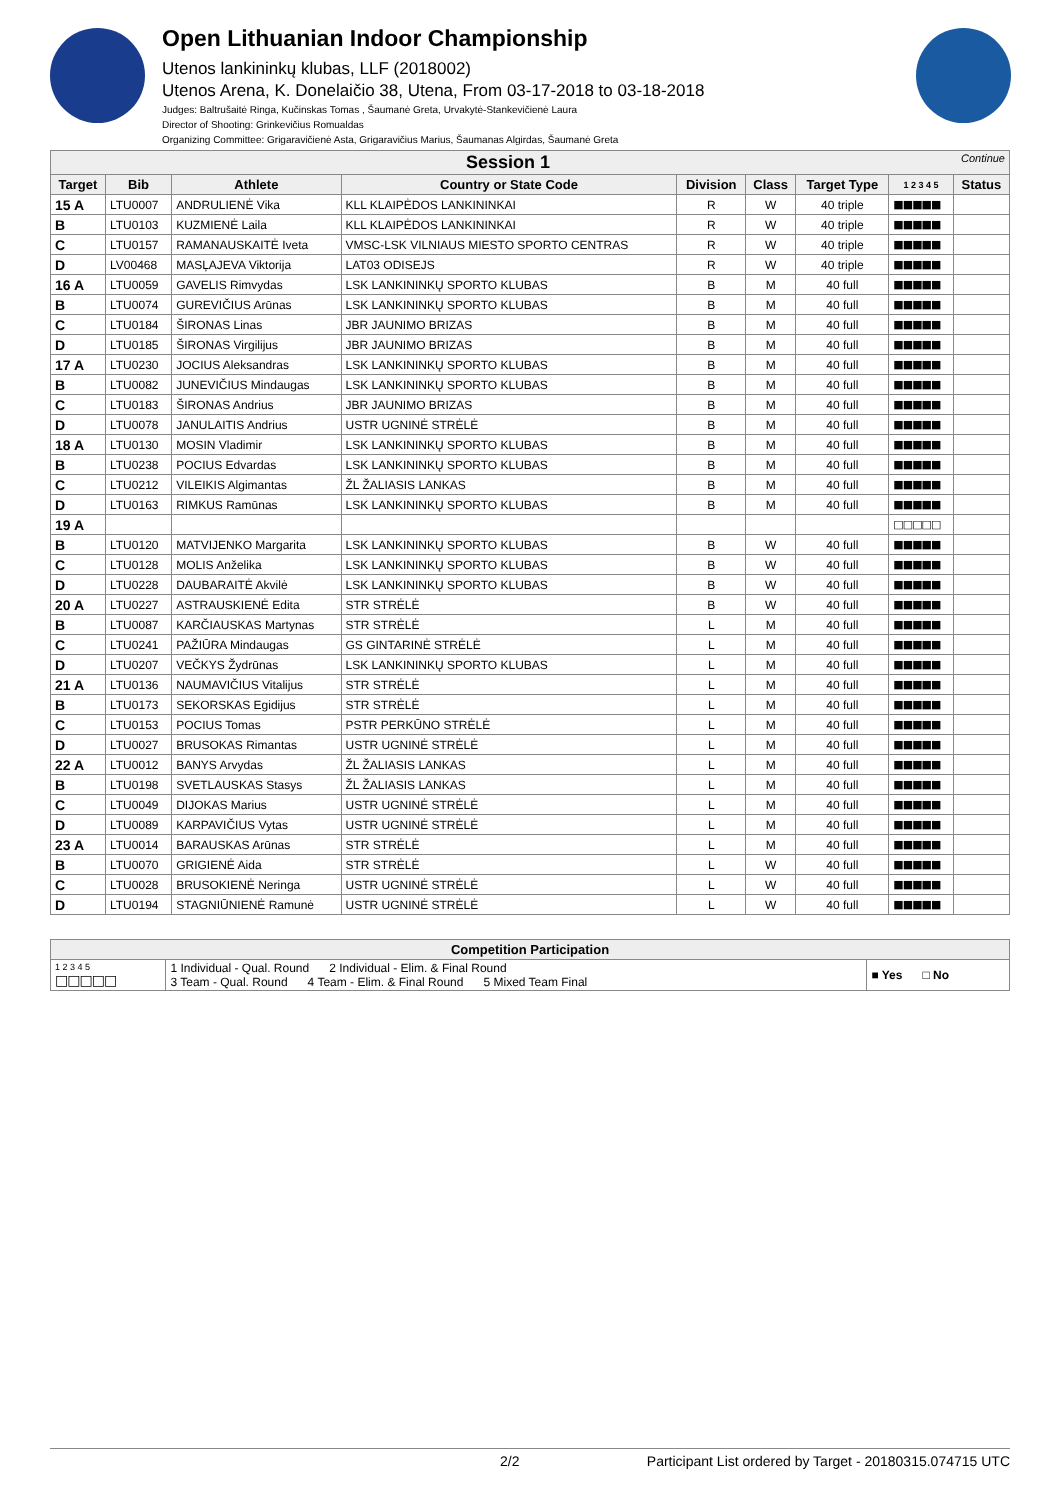Open Lithuanian Indoor Championship
Utenos lankininkų klubas, LLF (2018002)
Utenos Arena, K. Donelaičio 38, Utena, From 03-17-2018 to 03-18-2018
Judges: Baltrušaitė Ringa, Kučinskas Tomas , Šaumanė Greta, Urvakytė-Stankevičienė Laura
Director of Shooting: Grinkevičius Romualdas
Organizing Committee: Grigaravičienė Asta, Grigaravičius Marius, Šaumanas Algirdas, Šaumanė Greta
| Session 1 Continue | | | | | | | | |
| --- | --- | --- | --- | --- | --- | --- | --- | --- |
| Target | Bib | Athlete | Country or State Code | Division | Class | Target Type | 1 2 3 4 5 | Status |
| 15 A | LTU0007 | ANDRULIENĖ Vika | KLL KLAIPĖDOS LANKININKAI | R | W | 40 triple | ■■■■■ | |
| B | LTU0103 | KUZMIENĖ Laila | KLL KLAIPĖDOS LANKININKAI | R | W | 40 triple | ■■■■■ | |
| C | LTU0157 | RAMANAUSKAITĖ Iveta | VMSC-LSK VILNIAUS MIESTO SPORTO CENTRAS | R | W | 40 triple | ■■■■■ | |
| D | LV00468 | MASĻAJEVA Viktorija | LAT03 ODISEJS | R | W | 40 triple | ■■■■■ | |
| 16 A | LTU0059 | GAVELIS Rimvydas | LSK LANKININKŲ SPORTO KLUBAS | B | M | 40 full | ■■■■■ | |
| B | LTU0074 | GUREVIČIUS Arūnas | LSK LANKININKŲ SPORTO KLUBAS | B | M | 40 full | ■■■■■ | |
| C | LTU0184 | ŠIRONAS Linas | JBR JAUNIMO BRIZAS | B | M | 40 full | ■■■■■ | |
| D | LTU0185 | ŠIRONAS Virgilijus | JBR JAUNIMO BRIZAS | B | M | 40 full | ■■■■■ | |
| 17 A | LTU0230 | JOCIUS Aleksandras | LSK LANKININKŲ SPORTO KLUBAS | B | M | 40 full | ■■■■■ | |
| B | LTU0082 | JUNEVIČIUS Mindaugas | LSK LANKININKŲ SPORTO KLUBAS | B | M | 40 full | ■■■■■ | |
| C | LTU0183 | ŠIRONAS Andrius | JBR JAUNIMO BRIZAS | B | M | 40 full | ■■■■■ | |
| D | LTU0078 | JANULAITIS Andrius | USTR UGNINĖ STRĖLĖ | B | M | 40 full | ■■■■■ | |
| 18 A | LTU0130 | MOSIN Vladimir | LSK LANKININKŲ SPORTO KLUBAS | B | M | 40 full | ■■■■■ | |
| B | LTU0238 | POCIUS Edvardas | LSK LANKININKŲ SPORTO KLUBAS | B | M | 40 full | ■■■■■ | |
| C | LTU0212 | VILEIKIS Algimantas | ŽL ŽALIASIS LANKAS | B | M | 40 full | ■■■■■ | |
| D | LTU0163 | RIMKUS Ramūnas | LSK LANKININKŲ SPORTO KLUBAS | B | M | 40 full | ■■■■■ | |
| 19 A | | | | | | | □□□□□ | |
| B | LTU0120 | MATVIJENKO Margarita | LSK LANKININKŲ SPORTO KLUBAS | B | W | 40 full | ■■■■■ | |
| C | LTU0128 | MOLIS Anželika | LSK LANKININKŲ SPORTO KLUBAS | B | W | 40 full | ■■■■■ | |
| D | LTU0228 | DAUBARAITĖ Akvilė | LSK LANKININKŲ SPORTO KLUBAS | B | W | 40 full | ■■■■■ | |
| 20 A | LTU0227 | ASTRAUSKIENĖ Edita | STR STRĖLĖ | B | W | 40 full | ■■■■■ | |
| B | LTU0087 | KARČIAUSKAS Martynas | STR STRĖLĖ | L | M | 40 full | ■■■■■ | |
| C | LTU0241 | PAŽIŪRA Mindaugas | GS GINTARINĖ STRĖLĖ | L | M | 40 full | ■■■■■ | |
| D | LTU0207 | VEČKYS Žydrūnas | LSK LANKININKŲ SPORTO KLUBAS | L | M | 40 full | ■■■■■ | |
| 21 A | LTU0136 | NAUMAVIČIUS Vitalijus | STR STRĖLĖ | L | M | 40 full | ■■■■■ | |
| B | LTU0173 | SEKORSKAS Egidijus | STR STRĖLĖ | L | M | 40 full | ■■■■■ | |
| C | LTU0153 | POCIUS Tomas | PSTR PERKŪNO STRĖLĖ | L | M | 40 full | ■■■■■ | |
| D | LTU0027 | BRUSOKAS Rimantas | USTR UGNINĖ STRĖLĖ | L | M | 40 full | ■■■■■ | |
| 22 A | LTU0012 | BANYS Arvydas | ŽL ŽALIASIS LANKAS | L | M | 40 full | ■■■■■ | |
| B | LTU0198 | SVETLAUSKAS Stasys | ŽL ŽALIASIS LANKAS | L | M | 40 full | ■■■■■ | |
| C | LTU0049 | DIJOKAS Marius | USTR UGNINĖ STRĖLĖ | L | M | 40 full | ■■■■■ | |
| D | LTU0089 | KARPAVIČIUS Vytas | USTR UGNINĖ STRĖLĖ | L | M | 40 full | ■■■■■ | |
| 23 A | LTU0014 | BARAUSKAS Arūnas | STR STRĖLĖ | L | M | 40 full | ■■■■■ | |
| B | LTU0070 | GRIGIENĖ Aida | STR STRĖLĖ | L | W | 40 full | ■■■■■ | |
| C | LTU0028 | BRUSOKIENĖ Neringa | USTR UGNINĖ STRĖLĖ | L | W | 40 full | ■■■■■ | |
| D | LTU0194 | STAGNIŪNIENĖ Ramunė | USTR UGNINĖ STRĖLĖ | L | W | 40 full | ■■■■■ | |
| Competition Participation | | |
| --- | --- | --- |
| 1 2 3 4 5 □□□□□ | 1 Individual - Qual. Round 2 Individual - Elim. & Final Round 3 Team - Qual. Round 4 Team - Elim. & Final Round 5 Mixed Team Final | ■ Yes □ No |
2/2 Participant List ordered by Target - 20180315.074715 UTC